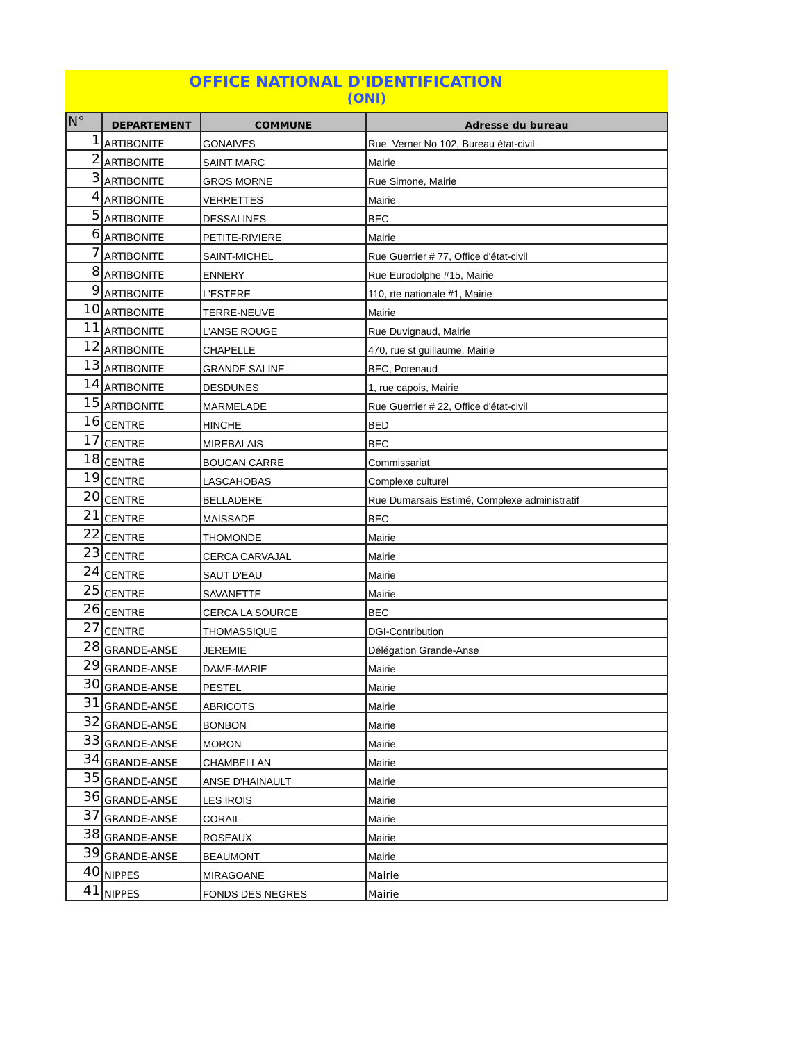OFFICE NATIONAL D'IDENTIFICATION
(ONI)
| N° | DEPARTEMENT | COMMUNE | Adresse du bureau |
| --- | --- | --- | --- |
| 1 | ARTIBONITE | GONAIVES | Rue Vernet No 102, Bureau état-civil |
| 2 | ARTIBONITE | SAINT MARC | Mairie |
| 3 | ARTIBONITE | GROS MORNE | Rue Simone, Mairie |
| 4 | ARTIBONITE | VERRETTES | Mairie |
| 5 | ARTIBONITE | DESSALINES | BEC |
| 6 | ARTIBONITE | PETITE-RIVIERE | Mairie |
| 7 | ARTIBONITE | SAINT-MICHEL | Rue Guerrier # 77, Office d'état-civil |
| 8 | ARTIBONITE | ENNERY | Rue Eurodolphe #15, Mairie |
| 9 | ARTIBONITE | L'ESTERE | 110, rte nationale #1, Mairie |
| 10 | ARTIBONITE | TERRE-NEUVE | Mairie |
| 11 | ARTIBONITE | L'ANSE ROUGE | Rue Duvignaud, Mairie |
| 12 | ARTIBONITE | CHAPELLE | 470, rue st guillaume, Mairie |
| 13 | ARTIBONITE | GRANDE SALINE | BEC, Potenaud |
| 14 | ARTIBONITE | DESDUNES | 1, rue capois, Mairie |
| 15 | ARTIBONITE | MARMELADE | Rue Guerrier # 22, Office d'état-civil |
| 16 | CENTRE | HINCHE | BED |
| 17 | CENTRE | MIREBALAIS | BEC |
| 18 | CENTRE | BOUCAN CARRE | Commissariat |
| 19 | CENTRE | LASCAHOBAS | Complexe culturel |
| 20 | CENTRE | BELLADERE | Rue Dumarsais Estimé, Complexe administratif |
| 21 | CENTRE | MAISSADE | BEC |
| 22 | CENTRE | THOMONDE | Mairie |
| 23 | CENTRE | CERCA CARVAJAL | Mairie |
| 24 | CENTRE | SAUT D'EAU | Mairie |
| 25 | CENTRE | SAVANETTE | Mairie |
| 26 | CENTRE | CERCA LA SOURCE | BEC |
| 27 | CENTRE | THOMASSIQUE | DGI-Contribution |
| 28 | GRANDE-ANSE | JEREMIE | Délégation Grande-Anse |
| 29 | GRANDE-ANSE | DAME-MARIE | Mairie |
| 30 | GRANDE-ANSE | PESTEL | Mairie |
| 31 | GRANDE-ANSE | ABRICOTS | Mairie |
| 32 | GRANDE-ANSE | BONBON | Mairie |
| 33 | GRANDE-ANSE | MORON | Mairie |
| 34 | GRANDE-ANSE | CHAMBELLAN | Mairie |
| 35 | GRANDE-ANSE | ANSE D'HAINAULT | Mairie |
| 36 | GRANDE-ANSE | LES IROIS | Mairie |
| 37 | GRANDE-ANSE | CORAIL | Mairie |
| 38 | GRANDE-ANSE | ROSEAUX | Mairie |
| 39 | GRANDE-ANSE | BEAUMONT | Mairie |
| 40 | NIPPES | MIRAGOANE | Mairie |
| 41 | NIPPES | FONDS DES NEGRES | Mairie |